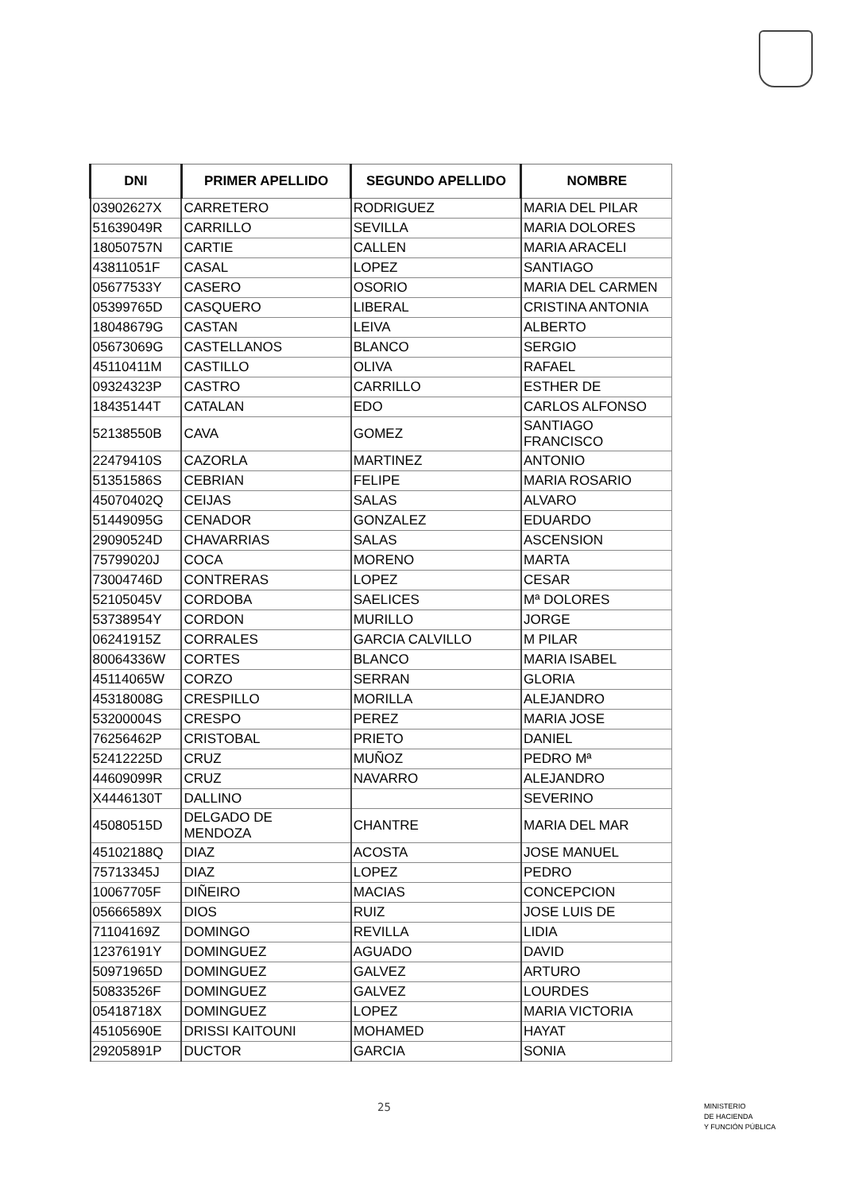| DNI | PRIMER APELLIDO | SEGUNDO APELLIDO | NOMBRE |
| --- | --- | --- | --- |
| 03902627X | CARRETERO | RODRIGUEZ | MARIA DEL PILAR |
| 51639049R | CARRILLO | SEVILLA | MARIA DOLORES |
| 18050757N | CARTIE | CALLEN | MARIA ARACELI |
| 43811051F | CASAL | LOPEZ | SANTIAGO |
| 05677533Y | CASERO | OSORIO | MARIA DEL CARMEN |
| 05399765D | CASQUERO | LIBERAL | CRISTINA ANTONIA |
| 18048679G | CASTAN | LEIVA | ALBERTO |
| 05673069G | CASTELLANOS | BLANCO | SERGIO |
| 45110411M | CASTILLO | OLIVA | RAFAEL |
| 09324323P | CASTRO | CARRILLO | ESTHER DE |
| 18435144T | CATALAN | EDO | CARLOS ALFONSO |
| 52138550B | CAVA | GOMEZ | SANTIAGO FRANCISCO |
| 22479410S | CAZORLA | MARTINEZ | ANTONIO |
| 51351586S | CEBRIAN | FELIPE | MARIA ROSARIO |
| 45070402Q | CEIJAS | SALAS | ALVARO |
| 51449095G | CENADOR | GONZALEZ | EDUARDO |
| 29090524D | CHAVARRIAS | SALAS | ASCENSION |
| 75799020J | COCA | MORENO | MARTA |
| 73004746D | CONTRERAS | LOPEZ | CESAR |
| 52105045V | CORDOBA | SAELICES | Mª DOLORES |
| 53738954Y | CORDON | MURILLO | JORGE |
| 06241915Z | CORRALES | GARCIA CALVILLO | M PILAR |
| 80064336W | CORTES | BLANCO | MARIA ISABEL |
| 45114065W | CORZO | SERRAN | GLORIA |
| 45318008G | CRESPILLO | MORILLA | ALEJANDRO |
| 53200004S | CRESPO | PEREZ | MARIA JOSE |
| 76256462P | CRISTOBAL | PRIETO | DANIEL |
| 52412225D | CRUZ | MUÑOZ | PEDRO Mª |
| 44609099R | CRUZ | NAVARRO | ALEJANDRO |
| X4446130T | DALLINO | | SEVERINO |
| 45080515D | DELGADO DE MENDOZA | CHANTRE | MARIA DEL MAR |
| 45102188Q | DIAZ | ACOSTA | JOSE MANUEL |
| 75713345J | DIAZ | LOPEZ | PEDRO |
| 10067705F | DIÑEIRO | MACIAS | CONCEPCION |
| 05666589X | DIOS | RUIZ | JOSE LUIS DE |
| 71104169Z | DOMINGO | REVILLA | LIDIA |
| 12376191Y | DOMINGUEZ | AGUADO | DAVID |
| 50971965D | DOMINGUEZ | GALVEZ | ARTURO |
| 50833526F | DOMINGUEZ | GALVEZ | LOURDES |
| 05418718X | DOMINGUEZ | LOPEZ | MARIA VICTORIA |
| 45105690E | DRISSI KAITOUNI | MOHAMED | HAYAT |
| 29205891P | DUCTOR | GARCIA | SONIA |
25
MINISTERIO
DE HACIENDA
Y FUNCIÓN PÚBLICA